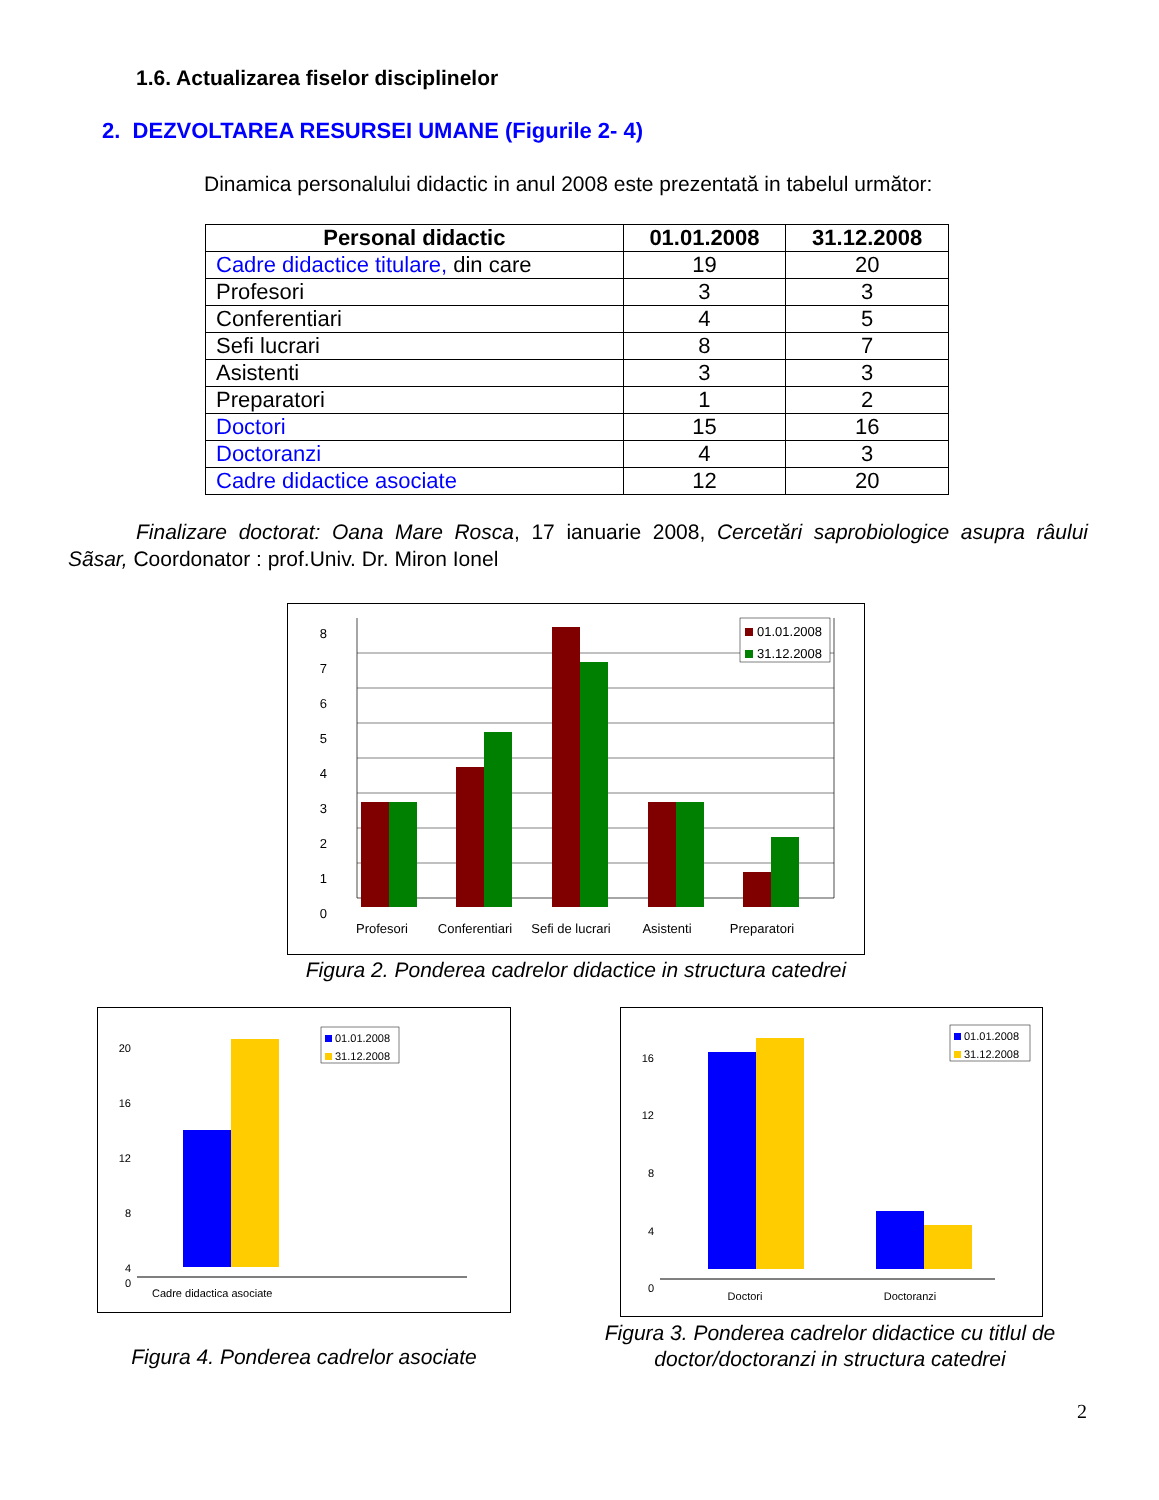1.6. Actualizarea fiselor disciplinelor
2. DEZVOLTAREA RESURSEI UMANE (Figurile 2- 4)
Dinamica personalului didactic in anul 2008 este prezentată in tabelul următor:
| Personal didactic | 01.01.2008 | 31.12.2008 |
| --- | --- | --- |
| Cadre didactice titulare, din care | 19 | 20 |
| Profesori | 3 | 3 |
| Conferentiari | 4 | 5 |
| Sefi lucrari | 8 | 7 |
| Asistenti | 3 | 3 |
| Preparatori | 1 | 2 |
| Doctori | 15 | 16 |
| Doctoranzi | 4 | 3 |
| Cadre didactice asociate | 12 | 20 |
Finalizare doctorat: Oana Mare Rosca, 17 ianuarie 2008, Cercetări saprobiologice asupra râului Sãsar, Coordonator : prof.Univ. Dr. Miron Ionel
8
7
6
5
4
3
2
1
0
Profesori
Conferentiari
Sefi de lucrari
Asistenti
Preparatori
01.01.2008
31.12.2008
Figura 2. Ponderea cadrelor didactice in structura catedrei
20
16
12
8
4
0
Cadre didactica asociate
01.01.2008
31.12.2008
Figura 4. Ponderea cadrelor asociate
16
12
8
4
0
Doctori
Doctoranzi
01.01.2008
31.12.2008
Figura 3. Ponderea cadrelor didactice cu titlul de doctor/doctoranzi in structura catedrei
2